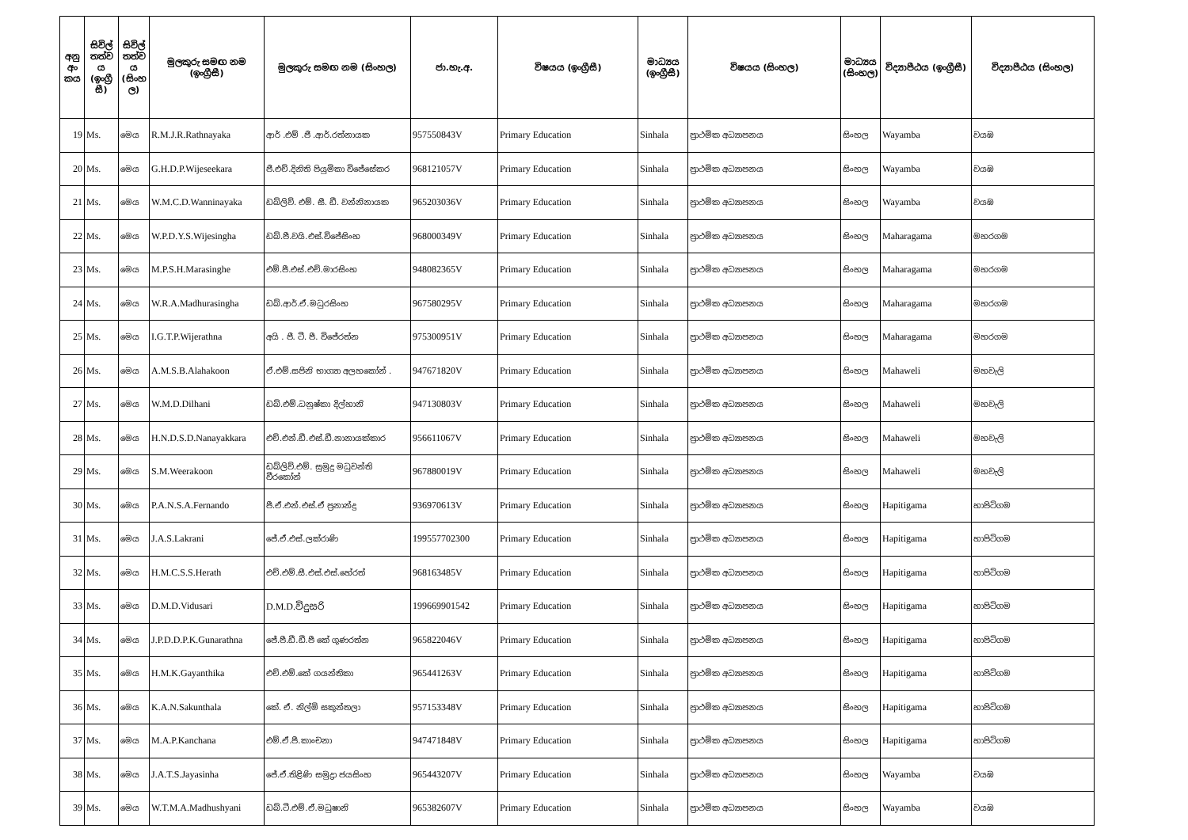| අනු අං කය | සිවිල් තත්ව ය (ඉංග්‍රී සී) | සිවිල් තත්ව ය (සිංහ ල) | මුලකුරු සමඟ නම (ඉංග්‍රීසී) | මුලකුරු සමඟ නම (සිංහල) | ජා.හැ.අ. | විෂයය (ඉංග්‍රීසී) | මාධ්‍යය (ඉංග්‍රීසී) | විෂයය (සිංහල) | මාධ්‍යය (සිංහල) | විද්‍යාපීඨය (ඉංග්‍රීසී) | විද්‍යාපීඨය (සිංහල) |
| --- | --- | --- | --- | --- | --- | --- | --- | --- | --- | --- | --- |
| 19 | Ms. | මෙය | R.M.J.R.Rathnayaka | ආර් .එම් .ජී .ආර්.රත්නායක | 957550843V | Primary Education | Sinhala | ප්‍රාථමික අධ්‍යාපනය | සිංහල | Wayamba | වයඹ |
| 20 | Ms. | මෙය | G.H.D.P.Wijeseekara | ජී.එච්.දිනිති පියුමිකා විජේසේකර | 968121057V | Primary Education | Sinhala | ප්‍රාථමික අධ්‍යාපනය | සිංහල | Wayamba | වයඹ |
| 21 | Ms. | මෙය | W.M.C.D.Wanninayaka | ඩබ්ලිව්. එම්. සී. ඩී. වන්නිනායක | 965203036V | Primary Education | Sinhala | ප්‍රාථමික අධ්‍යාපනය | සිංහල | Wayamba | වයඹ |
| 22 | Ms. | මෙය | W.P.D.Y.S.Wijesingha | ඩබ්.පී.වයි.එස්.විජේසිංහ | 968000349V | Primary Education | Sinhala | ප්‍රාථමික අධ්‍යාපනය | සිංහල | Maharagama | මහරගම |
| 23 | Ms. | මෙය | M.P.S.H.Marasinghe | එම්.පී.එස්.එච්.මාරසිංහ | 948082365V | Primary Education | Sinhala | ප්‍රාථමික අධ්‍යාපනය | සිංහල | Maharagama | මහරගම |
| 24 | Ms. | මෙය | W.R.A.Madhurasingha | ඩබ්.ආර්.ඒ.මධුරසිංහ | 967580295V | Primary Education | Sinhala | ප්‍රාථමික අධ්‍යාපනය | සිංහල | Maharagama | මහරගම |
| 25 | Ms. | මෙය | I.G.T.P.Wijerathna | අයි . ජී. ටී. පී. විජේරත්න | 975300951V | Primary Education | Sinhala | ප්‍රාථමික අධ්‍යාපනය | සිංහල | Maharagama | මහරගම |
| 26 | Ms. | මෙය | A.M.S.B.Alahakoon | ඒ.එම්.සජිනි භාග්‍යා අලහකෝන් . | 947671820V | Primary Education | Sinhala | ප්‍රාථමික අධ්‍යාපනය | සිංහල | Mahaweli | මහවැලි |
| 27 | Ms. | මෙය | W.M.D.Dilhani | ඩබ්.එම්.ධනුෂ්කා දිල්හානි | 947130803V | Primary Education | Sinhala | ප්‍රාථමික අධ්‍යාපනය | සිංහල | Mahaweli | මහවැලි |
| 28 | Ms. | මෙය | H.N.D.S.D.Nanayakkara | එච්.එන්.ඩී.එස්.ඩී.නානායක්කාර | 956611067V | Primary Education | Sinhala | ප්‍රාථමික අධ්‍යාපනය | සිංහල | Mahaweli | මහවැලි |
| 29 | Ms. | මෙය | S.M.Weerakoon | ඩබ්ලිව්.එම්. සුමුදු මධුවන්ති වීරකෝන් | 967880019V | Primary Education | Sinhala | ප්‍රාථමික අධ්‍යාපනය | සිංහල | Mahaweli | මහවැලි |
| 30 | Ms. | මෙය | P.A.N.S.A.Fernando | පී.ඒ.එන්.එස්.ඒ ප්‍රනාන්දු | 936970613V | Primary Education | Sinhala | ප්‍රාථමික අධ්‍යාපනය | සිංහල | Hapitigama | හාපිටිගම |
| 31 | Ms. | මෙය | J.A.S.Lakrani | ජේ.ඒ.එස්.ලක්රාණි | 199557702300 | Primary Education | Sinhala | ප්‍රාථමික අධ්‍යාපනය | සිංහල | Hapitigama | හාපිටිගම |
| 32 | Ms. | මෙය | H.M.C.S.S.Herath | එච්.එම්.සී.එස්.එස්.හේරත් | 968163485V | Primary Education | Sinhala | ප්‍රාථමික අධ්‍යාපනය | සිංහල | Hapitigama | හාපිටිගම |
| 33 | Ms. | මෙය | D.M.D.Vidusari | D.M.D.විදුසරි | 199669901542 | Primary Education | Sinhala | ප්‍රාථමික අධ්‍යාපනය | සිංහල | Hapitigama | හාපිටිගම |
| 34 | Ms. | මෙය | J.P.D.D.P.K.Gunarathna | ජේ.පී.ඩී.ඩී.පී කේ ගුණරත්න | 965822046V | Primary Education | Sinhala | ප්‍රාථමික අධ්‍යාපනය | සිංහල | Hapitigama | හාපිටිගම |
| 35 | Ms. | මෙය | H.M.K.Gayanthika | එච්.එම්.කේ ගයන්තිකා | 965441263V | Primary Education | Sinhala | ප්‍රාථමික අධ්‍යාපනය | සිංහල | Hapitigama | හාපිටිගම |
| 36 | Ms. | මෙය | K.A.N.Sakunthala | කේ. ඒ. නිල්මි සකුන්තලා | 957153348V | Primary Education | Sinhala | ප්‍රාථමික අධ්‍යාපනය | සිංහල | Hapitigama | හාපිටිගම |
| 37 | Ms. | මෙය | M.A.P.Kanchana | එම්.ඒ.පී.කාංචනා | 947471848V | Primary Education | Sinhala | ප්‍රාථමික අධ්‍යාපනය | සිංහල | Hapitigama | හාපිටිගම |
| 38 | Ms. | මෙය | J.A.T.S.Jayasinha | ජේ.ඒ.තිළිණි සමුද්‍රා ජයසිංහ | 965443207V | Primary Education | Sinhala | ප්‍රාථමික අධ්‍යාපනය | සිංහල | Wayamba | වයඹ |
| 39 | Ms. | මෙය | W.T.M.A.Madhushyani | ඩබ්.ටී.එම්.ඒ.මධුෂානි | 965382607V | Primary Education | Sinhala | ප්‍රාථමික අධ්‍යාපනය | සිංහල | Wayamba | වයඹ |